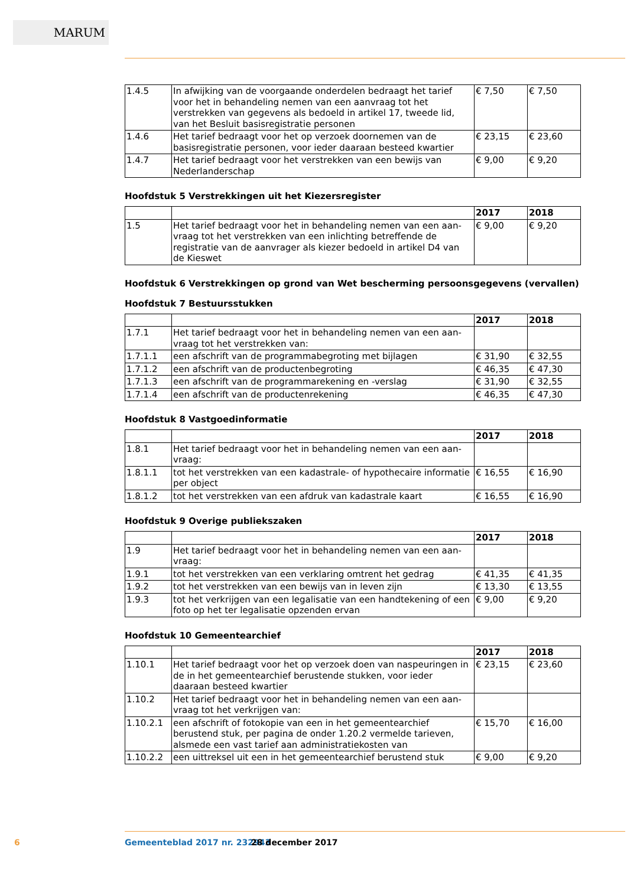MARUM
| 1.4.5 | In afwijking van de voorgaande onderdelen bedraagt het tarief voor het in behandeling nemen van een aanvraag tot het verstrekken van gegevens als bedoeld in artikel 17, tweede lid, van het Besluit basisregistratie personen | € 7,50 | € 7,50 |
| 1.4.6 | Het tarief bedraagt voor het op verzoek doornemen van de basisre­gistratie personen, voor ieder daaraan besteed kwartier | € 23,15 | € 23,60 |
| 1.4.7 | Het tarief bedraagt voor het verstrekken van een bewijs van Neder­landerschap | € 9,00 | € 9,20 |
Hoofdstuk 5 Verstrekkingen uit het Kiezersregister
| | | 2017 | 2018 |
| 1.5 | Het tarief bedraagt voor het in behandeling nemen van een aan­vraag tot het verstrekken van een inlichting betreffende de registra­tie van de aanvrager als kiezer bedoeld in artikel D4 van de Kieswet | € 9,00 | € 9,20 |
Hoofdstuk 6 Verstrekkingen op grond van Wet bescherming persoonsgegevens (vervallen)
Hoofdstuk 7 Bestuursstukken
| | | 2017 | 2018 |
| 1.7.1 | Het tarief bedraagt voor het in behandeling nemen van een aan­vraag tot het verstrekken van: | | |
| 1.7.1.1 | een afschrift van de programmabegroting met bijlagen | € 31,90 | € 32,55 |
| 1.7.1.2 | een afschrift van de productenbegroting | € 46,35 | € 47,30 |
| 1.7.1.3 | een afschrift van de programmarekening en -verslag | € 31,90 | € 32,55 |
| 1.7.1.4 | een afschrift van de productenrekening | € 46,35 | € 47,30 |
Hoofdstuk 8 Vastgoedinformatie
| | | 2017 | 2018 |
| 1.8.1 | Het tarief bedraagt voor het in behandeling nemen van een aan­vraag: | | |
| 1.8.1.1 | tot het verstrekken van een kadastrale- of hypothecaire informatie per object | € 16,55 | € 16,90 |
| 1.8.1.2 | tot het verstrekken van een afdruk van kadastrale kaart | € 16,55 | € 16,90 |
Hoofdstuk 9 Overige publiekszaken
| | | 2017 | 2018 |
| 1.9 | Het tarief bedraagt voor het in behandeling nemen van een aan­vraag: | | |
| 1.9.1 | tot het verstrekken van een verklaring omtrent het gedrag | € 41,35 | € 41,35 |
| 1.9.2 | tot het verstrekken van een bewijs van in leven zijn | € 13,30 | € 13,55 |
| 1.9.3 | tot het verkrijgen van een legalisatie van een handtekening of een foto op het ter legalisatie opzenden ervan | € 9,00 | € 9,20 |
Hoofdstuk 10 Gemeentearchief
| | | 2017 | 2018 |
| 1.10.1 | Het tarief bedraagt voor het op verzoek doen van naspeuringen in de in het gemeentearchief berustende stukken, voor ieder daaraan besteed kwartier | € 23,15 | € 23,60 |
| 1.10.2 | Het tarief bedraagt voor het in behandeling nemen van een aan­vraag tot het verkrijgen van: | | |
| 1.10.2.1 | een afschrift of fotokopie van een in het gemeentearchief berustend stuk, per pagina de onder 1.20.2 vermelde tarieven, alsmede een vast tarief aan administratiekosten van | € 15,70 | € 16,00 |
| 1.10.2.2 | een uittreksel uit een in het gemeentearchief berustend stuk | € 9,00 | € 9,20 |
6 Gemeenteblad 2017 nr. 232943 28 december 2017